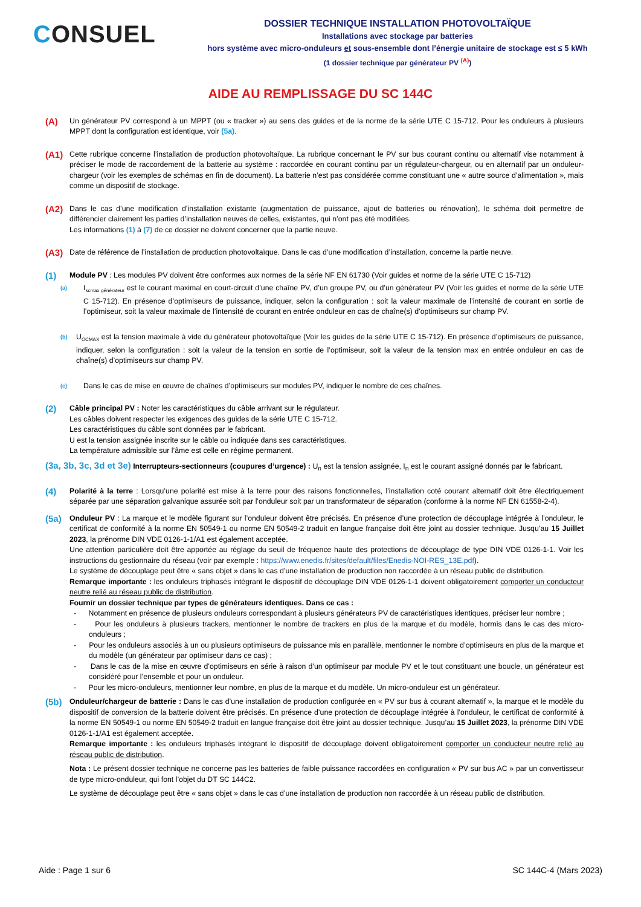CONSUEL
DOSSIER TECHNIQUE INSTALLATION PHOTOVOLTAÏQUE
Installations avec stockage par batteries
hors système avec micro-onduleurs et sous-ensemble dont l’énergie unitaire de stockage est ≤ 5 kWh
(1 dossier technique par générateur PV <sup>(A)</sup>)
AIDE AU REMPLISSAGE DU SC 144C
(A)
Un générateur PV correspond à un MPPT (ou « tracker ») au sens des guides et de la norme de la série UTE C 15-712. Pour les onduleurs à plusieurs MPPT dont la configuration est identique, voir (5a).
(A1)
Cette rubrique concerne l’installation de production photovoltaïque. La rubrique concernant le PV sur bus courant continu ou alternatif vise notamment à préciser le mode de raccordement de la batterie au système : raccordée en courant continu par un régulateur-chargeur, ou en alternatif par un onduleur-chargeur (voir les exemples de schémas en fin de document). La batterie n’est pas considérée comme constituant une « autre source d’alimentation », mais comme un dispositif de stockage.
(A2)
Dans le cas d’une modification d’installation existante (augmentation de puissance, ajout de batteries ou rénovation), le schéma doit permettre de différencier clairement les parties d’installation neuves de celles, existantes, qui n’ont pas été modifiées.
Les informations (1) à (7) de ce dossier ne doivent concerner que la partie neuve.
(A3)
Date de référence de l’installation de production photovoltaïque. Dans le cas d’une modification d’installation, concerne la partie neuve.
(1)
Module PV : Les modules PV doivent être conformes aux normes de la série NF EN 61730 (Voir guides et norme de la série UTE C 15-712)
(a)
I<sub>scmax générateur</sub> est le courant maximal en court-circuit d’une chaîne PV, d’un groupe PV, ou d’un générateur PV (Voir les guides et norme de la série UTE C 15-712). En présence d’optimiseurs de puissance, indiquer, selon la configuration : soit la valeur maximale de l’intensité de courant en sortie de l’optimiseur, soit la valeur maximale de l’intensité de courant en entrée onduleur en cas de chaîne(s) d’optimiseurs sur champ PV.
(b)
U<sub>OCMAX</sub> est la tension maximale à vide du générateur photovoltaïque (Voir les guides de la série UTE C 15-712). En présence d’optimiseurs de puissance, indiquer, selon la configuration : soit la valeur de la tension en sortie de l’optimiseur, soit la valeur de la tension max en entrée onduleur en cas de chaîne(s) d’optimiseurs sur champ PV.
(c)
Dans le cas de mise en œuvre de chaînes d’optimiseurs sur modules PV, indiquer le nombre de ces chaînes.
(2)
Câble principal PV : Noter les caractéristiques du câble arrivant sur le régulateur.
Les câbles doivent respecter les exigences des guides de la série UTE C 15-712.
Les caractéristiques du câble sont données par le fabricant.
U est la tension assignée inscrite sur le câble ou indiquée dans ses caractéristiques.
La température admissible sur l’âme est celle en régime permanent.
(3a, 3b, 3c, 3d et 3e) Interrupteurs-sectionneurs (coupures d’urgence) : U<sub>n</sub> est la tension assignée, I<sub>n</sub> est le courant assigné donnés par le fabricant.
(4)
Polarité à la terre : Lorsqu’une polarité est mise à la terre pour des raisons fonctionnelles, l’installation coté courant alternatif doit être électriquement séparée par une séparation galvanique assurée soit par l’onduleur soit par un transformateur de séparation (conforme à la norme NF EN 61558-2-4).
(5a)
Onduleur PV : La marque et le modèle figurant sur l’onduleur doivent être précisés. En présence d’une protection de découplage intégrée à l’onduleur, le certificat de conformité à la norme EN 50549-1 ou norme EN 50549-2 traduit en langue française doit être joint au dossier technique. Jusqu’au 15 Juillet 2023, la prénorme DIN VDE 0126-1-1/A1 est également acceptée.
Une attention particulière doit être apportée au réglage du seuil de fréquence haute des protections de découplage de type DIN VDE 0126-1-1. Voir les instructions du gestionnaire du réseau (voir par exemple : https://www.enedis.fr/sites/default/files/Enedis-NOI-RES_13E.pdf).
Le système de découplage peut être « sans objet » dans le cas d’une installation de production non raccordée à un réseau public de distribution.
Remarque importante : les onduleurs triphasés intégrant le dispositif de découplage DIN VDE 0126-1-1 doivent obligatoirement comporter un conducteur neutre relié au réseau public de distribution.
Fournir un dossier technique par types de générateurs identiques. Dans ce cas :
- Notamment en présence de plusieurs onduleurs correspondant à plusieurs générateurs PV de caractéristiques identiques, préciser leur nombre ;
- Pour les onduleurs à plusieurs trackers, mentionner le nombre de trackers en plus de la marque et du modèle, hormis dans le cas des micro-onduleurs ;
- Pour les onduleurs associés à un ou plusieurs optimiseurs de puissance mis en parallèle, mentionner le nombre d’optimiseurs en plus de la marque et du modèle (un générateur par optimiseur dans ce cas) ;
- Dans le cas de la mise en œuvre d’optimiseurs en série à raison d’un optimiseur par module PV et le tout constituant une boucle, un générateur est considéré pour l’ensemble et pour un onduleur.
- Pour les micro-onduleurs, mentionner leur nombre, en plus de la marque et du modèle. Un micro-onduleur est un générateur.
(5b)
Onduleur/chargeur de batterie : Dans le cas d’une installation de production configurée en « PV sur bus à courant alternatif », la marque et le modèle du dispositif de conversion de la batterie doivent être précisés. En présence d’une protection de découplage intégrée à l’onduleur, le certificat de conformité à la norme EN 50549-1 ou norme EN 50549-2 traduit en langue française doit être joint au dossier technique. Jusqu’au 15 Juillet 2023, la prénorme DIN VDE 0126-1-1/A1 est également acceptée.
Remarque importante : les onduleurs triphasés intégrant le dispositif de découplage doivent obligatoirement comporter un conducteur neutre relié au réseau public de distribution.
Nota : Le présent dossier technique ne concerne pas les batteries de faible puissance raccordées en configuration « PV sur bus AC » par un convertisseur de type micro-onduleur, qui font l’objet du DT SC 144C2.
Le système de découplage peut être « sans objet » dans le cas d’une installation de production non raccordée à un réseau public de distribution.
Aide : Page 1 sur 6 SC 144C-4 (Mars 2023)